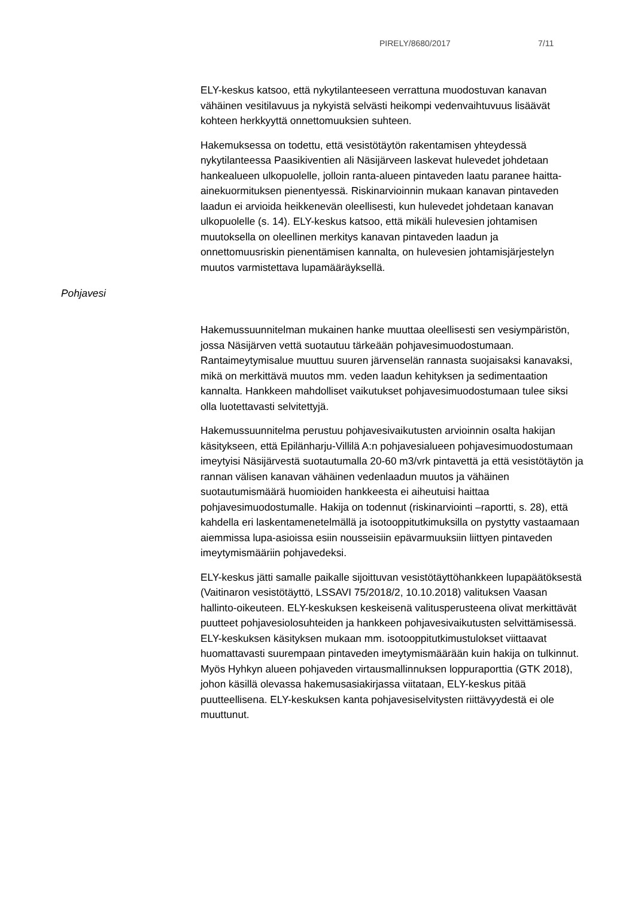PIRELY/8680/2017 7/11
ELY-keskus katsoo, että nykytilanteeseen verrattuna muodostuvan kanavan vähäinen vesitilavuus ja nykyistä selvästi heikompi vedenvaihtuvuus lisäävät kohteen herkkyyttä onnettomuuksien suhteen.
Hakemuksessa on todettu, että vesistötäytön rakentamisen yhteydessä nykytilanteessa Paasikiventien ali Näsijärveen laskevat hulevedet johdetaan hankealueen ulkopuolelle, jolloin ranta-alueen pintaveden laatu paranee haitta-ainekuormituksen pienentyessä. Riskinarvioinnin mukaan kanavan pintaveden laadun ei arvioida heikkenevän oleellisesti, kun hulevedet johdetaan kanavan ulkopuolelle (s. 14). ELY-keskus katsoo, että mikäli hulevesien johtamisen muutoksella on oleellinen merkitys kanavan pintaveden laadun ja onnettomuusriskin pienentämisen kannalta, on hulevesien johtamisjärjestelyn muutos varmistettava lupamääräyksellä.
Pohjavesi
Hakemussuunnitelman mukainen hanke muuttaa oleellisesti sen vesiympäristön, jossa Näsijärven vettä suotautuu tärkeään pohjavesimuodostumaan. Rantaimeytymisalue muuttuu suuren järvenselän rannasta suojaisaksi kanavaksi, mikä on merkittävä muutos mm. veden laadun kehityksen ja sedimentaation kannalta. Hankkeen mahdolliset vaikutukset pohjavesimuodostumaan tulee siksi olla luotettavasti selvitettyjä.
Hakemussuunnitelma perustuu pohjavesivaikutusten arvioinnin osalta hakijan käsitykseen, että Epilänharju-Villilä A:n pohjavesialueen pohjavesimuodostumaan imeytyisi Näsijärvestä suotautumalla 20-60 m3/vrk pintavettä ja että vesistötäytön ja rannan välisen kanavan vähäinen vedenlaadun muutos ja vähäinen suotautumismäärä huomioiden hankkeesta ei aiheutuisi haittaa pohjavesimuodostumalle. Hakija on todennut (riskinarviointi –raportti, s. 28), että kahdella eri laskentamenetelmällä ja isotooppitutkimuksilla on pystytty vastaamaan aiemmissa lupa-asioissa esiin nousseisiin epävarmuuksiin liittyen pintaveden imeytymismääriin pohjavedeksi.
ELY-keskus jätti samalle paikalle sijoittuvan vesistötäyttöhankkeen lupapäätöksestä (Vaitinaron vesistötäyttö, LSSAVI 75/2018/2, 10.10.2018) valituksen Vaasan hallinto-oikeuteen. ELY-keskuksen keskeisenä valitusperusteena olivat merkittävät puutteet pohjavesiolosuhteiden ja hankkeen pohjavesivaikutusten selvittämisessä. ELY-keskuksen käsityksen mukaan mm. isotooppitutkimustulokset viittaavat huomattavasti suurempaan pintaveden imeytymismäärään kuin hakija on tulkinnut. Myös Hyhkyn alueen pohjaveden virtausmallinnuksen loppuraporttia (GTK 2018), johon käsillä olevassa hakemusasiakirjassa viitataan, ELY-keskus pitää puutteellisena. ELY-keskuksen kanta pohjavesiselvitysten riittävyydestä ei ole muuttunut.